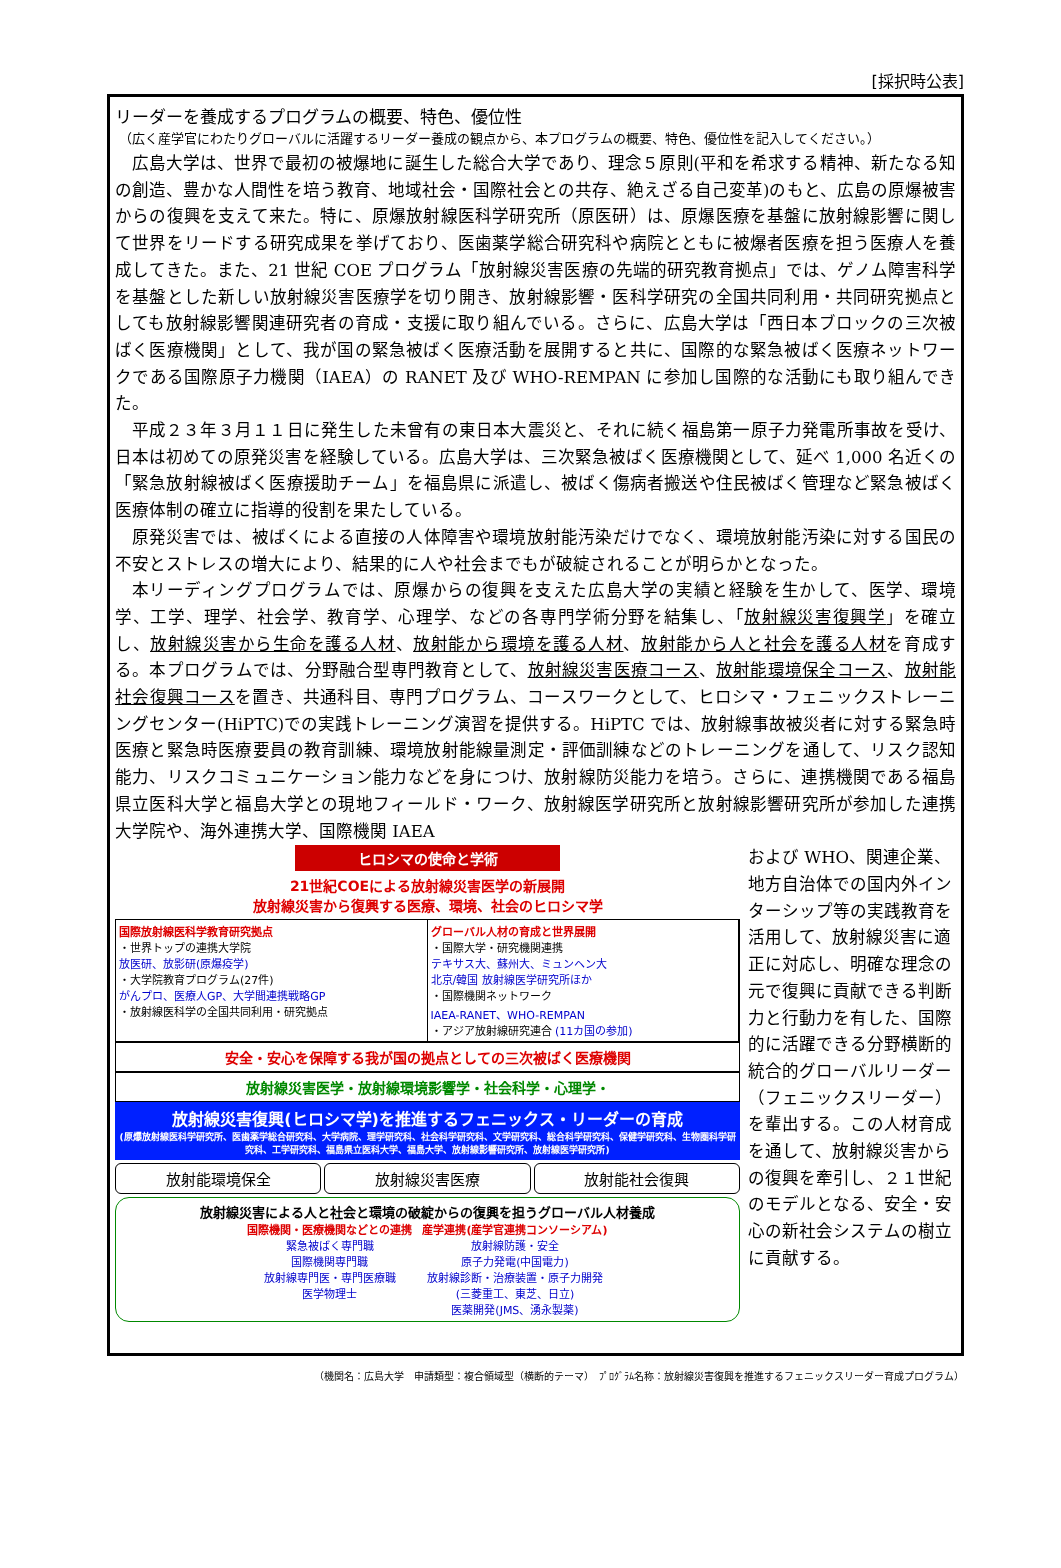[採択時公表]
リーダーを養成するプログラムの概要、特色、優位性
（広く産学官にわたりグローバルに活躍するリーダー養成の観点から、本プログラムの概要、特色、優位性を記入してください。）
広島大学は、世界で最初の被爆地に誕生した総合大学であり、理念５原則(平和を希求する精神、新たなる知の創造、豊かな人間性を培う教育、地域社会・国際社会との共存、絶えざる自己変革)のもと、広島の原爆被害からの復興を支えて来た。特に、原爆放射線医科学研究所（原医研）は、原爆医療を基盤に放射線影響に関して世界をリードする研究成果を挙げており、医歯薬学総合研究科や病院とともに被爆者医療を担う医療人を養成してきた。また、21 世紀 COE プログラム「放射線災害医療の先端的研究教育拠点」では、ゲノム障害科学を基盤とした新しい放射線災害医療学を切り開き、放射線影響・医科学研究の全国共同利用・共同研究拠点としても放射線影響関連研究者の育成・支援に取り組んでいる。さらに、広島大学は「西日本ブロックの三次被ばく医療機関」として、我が国の緊急被ばく医療活動を展開すると共に、国際的な緊急被ばく医療ネットワークである国際原子力機関（IAEA）の RANET 及び WHO-REMPAN に参加し国際的な活動にも取り組んできた。
平成２３年３月１１日に発生した未曾有の東日本大震災と、それに続く福島第一原子力発電所事故を受け、日本は初めての原発災害を経験している。広島大学は、三次緊急被ばく医療機関として、延べ 1,000 名近くの「緊急放射線被ばく医療援助チーム」を福島県に派遣し、被ばく傷病者搬送や住民被ばく管理など緊急被ばく医療体制の確立に指導的役割を果たしている。
原発災害では、被ばくによる直接の人体障害や環境放射能汚染だけでなく、環境放射能汚染に対する国民の不安とストレスの増大により、結果的に人や社会までもが破綻されることが明らかとなった。
本リーディングプログラムでは、原爆からの復興を支えた広島大学の実績と経験を生かして、医学、環境学、工学、理学、社会学、教育学、心理学、などの各専門学術分野を結集し、「放射線災害復興学」を確立し、放射線災害から生命を護る人材、放射能から環境を護る人材、放射能から人と社会を護る人材を育成する。本プログラムでは、分野融合型専門教育として、放射線災害医療コース、放射能環境保全コース、放射能社会復興コースを置き、共通科目、専門プログラム、コースワークとして、ヒロシマ・フェニックストレーニングセンター(HiPTC)での実践トレーニング演習を提供する。HiPTC では、放射線事故被災者に対する緊急時医療と緊急時医療要員の教育訓練、環境放射能線量測定・評価訓練などのトレーニングを通して、リスク認知能力、リスクコミュニケーション能力などを身につけ、放射線防災能力を培う。さらに、連携機関である福島県立医科大学と福島大学との現地フィールド・ワーク、放射線医学研究所と放射線影響研究所が参加した連携大学院や、海外連携大学、国際機関 IAEA
ヒロシマの使命と学術
21世紀COEによる放射線災害医学の新展開
放射線災害から復興する医療、環境、社会のヒロシマ学
国際放射線医科学教育研究拠点
・世界トップの連携大学院
放医研、放影研(原爆疫学)
・大学院教育プログラム(27件)
がんプロ、医療人GP、大学間連携戦略GP
・放射線医科学の全国共同利用・研究拠点
グローバル人材の育成と世界展開
・国際大学・研究機関連携
テキサス大、蘇州大、ミュンヘン大
北京/韓国 放射線医学研究所ほか
・国際機関ネットワーク
IAEA-RANET、WHO-REMPAN
・アジア放射線研究連合 (11カ国の参加)
安全・安心を保障する我が国の拠点としての三次被ばく医療機関
放射線災害医学・放射線環境影響学・社会科学・心理学・
放射線災害復興(ヒロシマ学)を推進するフェニックス・リーダーの育成
(原爆放射線医科学研究所、医歯薬学総合研究科、大学病院、理学研究科、社会科学研究科、文学研究科、総合科学研究科、保健学研究科、生物圏科学研究科、工学研究科、福島県立医科大学、福島大学、放射線影響研究所、放射線医学研究所)
放射能環境保全 放射線災害医療 放射能社会復興
放射線災害による人と社会と環境の破綻からの復興を担うグローバル人材養成
国際機関・医療機関などとの連携
緊急被ばく専門職
国際機関専門職
放射線専門医・専門医療職
医学物理士
産学連携(産学官連携コンソーシアム)
放射線防護・安全
原子力発電(中国電力)
放射線診断・治療装置・原子力開発
(三菱重工、東芝、日立)
医薬開発(JMS、湧永製薬)
および WHO、関連企業、地方自治体での国内外インターシップ等の実践教育を活用して、放射線災害に適正に対応し、明確な理念の元で復興に貢献できる判断力と行動力を有した、国際的に活躍できる分野横断的統合的グローバルリーダー（フェニックスリーダー）を輩出する。この人材育成を通して、放射線災害からの復興を牽引し、２１世紀のモデルとなる、安全・安心の新社会システムの樹立に貢献する。
（機関名：広島大学　申請類型：複合領域型（横断的テーマ）　ﾌﾟﾛｸﾞﾗﾑ名称：放射線災害復興を推進するフェニックスリーダー育成プログラム）